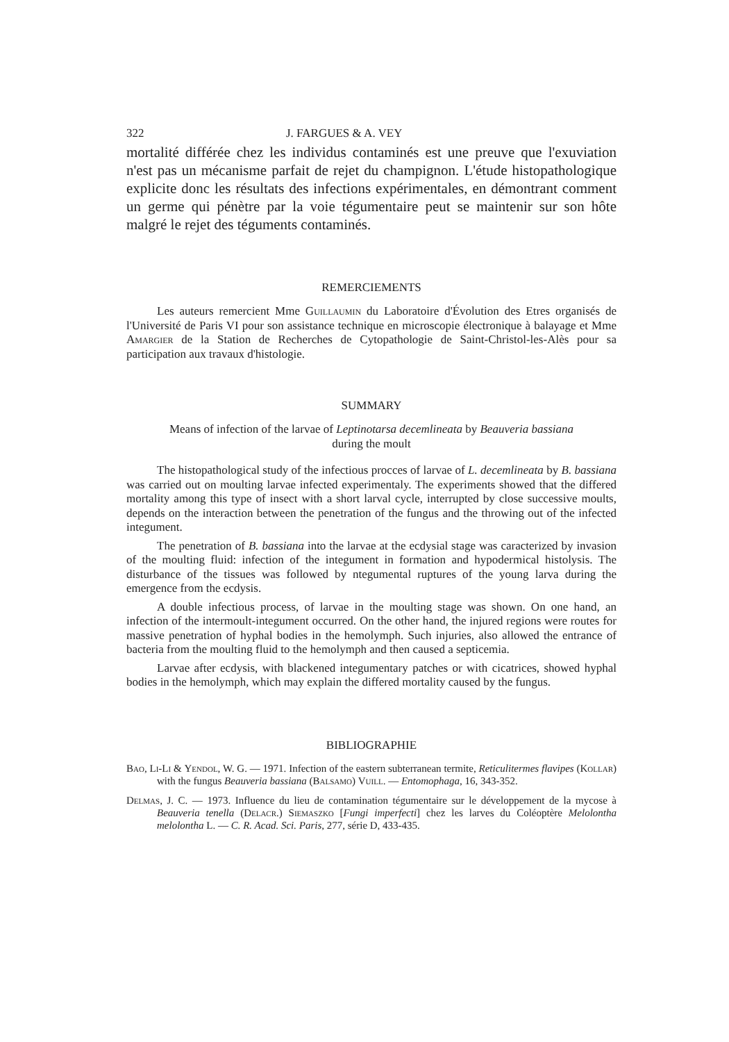322 J. FARGUES & A. VEY
mortalité différée chez les individus contaminés est une preuve que l'exuviation n'est pas un mécanisme parfait de rejet du champignon. L'étude histopathologique explicite donc les résultats des infections expérimentales, en démontrant comment un germe qui pénètre par la voie tégumentaire peut se maintenir sur son hôte malgré le rejet des téguments contaminés.
REMERCIEMENTS
Les auteurs remercient Mme Guillaumin du Laboratoire d'Évolution des Etres organisés de l'Université de Paris VI pour son assistance technique en microscopie électronique à balayage et Mme Amargier de la Station de Recherches de Cytopathologie de Saint-Christol-les-Alès pour sa participation aux travaux d'histologie.
SUMMARY
Means of infection of the larvae of Leptinotarsa decemlineata by Beauveria bassiana
during the moult
The histopathological study of the infectious procces of larvae of L. decemlineata by B. bassiana was carried out on moulting larvae infected experimentaly. The experiments showed that the differed mortality among this type of insect with a short larval cycle, interrupted by close successive moults, depends on the interaction between the penetration of the fungus and the throwing out of the infected integument.
The penetration of B. bassiana into the larvae at the ecdysial stage was caracterized by invasion of the moulting fluid: infection of the integument in formation and hypodermical histolysis. The disturbance of the tissues was followed by ntegumental ruptures of the young larva during the emergence from the ecdysis.
A double infectious process, of larvae in the moulting stage was shown. On one hand, an infection of the intermoult-integument occurred. On the other hand, the injured regions were routes for massive penetration of hyphal bodies in the hemolymph. Such injuries, also allowed the entrance of bacteria from the moulting fluid to the hemolymph and then caused a septicemia.
Larvae after ecdysis, with blackened integumentary patches or with cicatrices, showed hyphal bodies in the hemolymph, which may explain the differed mortality caused by the fungus.
BIBLIOGRAPHIE
Bao, Li-Li & Yendol, W. G. — 1971. Infection of the eastern subterranean termite, Reticulitermes flavipes (Kollar) with the fungus Beauveria bassiana (Balsamo) Vuill. — Entomophaga, 16, 343-352.
Delmas, J. C. — 1973. Influence du lieu de contamination tégumentaire sur le développement de la mycose à Beauveria tenella (Delacr.) Siemaszko [Fungi imperfecti] chez les larves du Coléoptère Melolontha melolontha L. — C. R. Acad. Sci. Paris, 277, série D, 433-435.